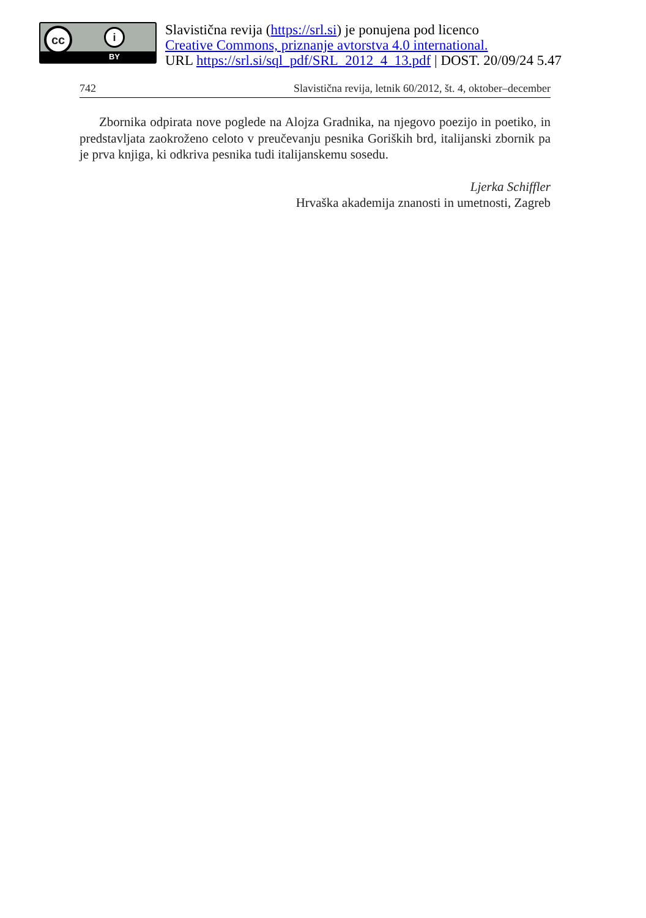cc i
BY
Slavistična revija (https://srl.si) je ponujena pod licenco
Creative Commons, priznanje avtorstva 4.0 international.
URL https://srl.si/sql_pdf/SRL_2012_4_13.pdf | DOST. 20/09/24 5.47
742 Slavistična revija, letnik 60/2012, št. 4, oktober–december
Zbornika odpirata nove poglede na Alojza Gradnika, na njegovo poezijo in poetiko, in predstavljata zaokroženo celoto v preučevanju pesnika Goriških brd, italijanski zbornik pa je prva knjiga, ki odkriva pesnika tudi italijanskemu sosedu.
Ljerka Schiffler
Hrvaška akademija znanosti in umetnosti, Zagreb